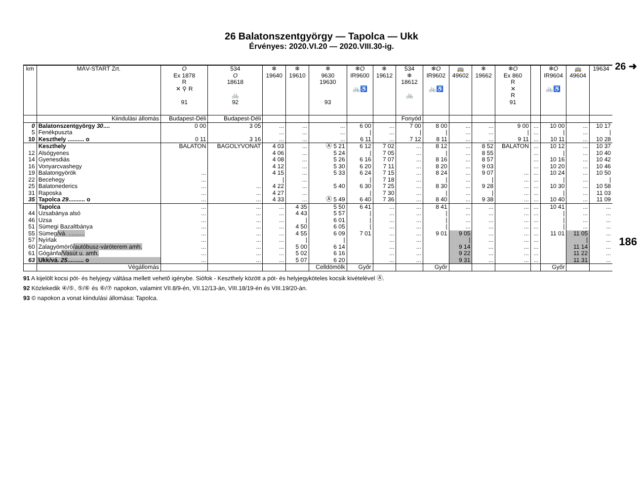26 ➜
186
26 Balatonszentgyörgy — Tapolca — Ukk
Érvényes: 2020.VI.20 — 2020.VIII.30-ig.
| km | MÁV-START Zrt. | O Ex 1878 R ✕ ⚲ R 91 | 534 O 18618 🚲 92 | ❄ 19640 | ❄ 19610 | ❄ 9630 19630 93 | ❄ O IR9600 🚲♿ | ❄ 19612 | 534 ❄ 18612 🚲 | ❄ O IR9602 🚲♿ | 🚌 49602 | ❄ 19662 | ❄ O Ex 860 R ✕ R 91 | | ❄ O IR9604 🚲♿ | 🚌 49604 | 19634 |
| --- | --- | --- | --- | --- | --- | --- | --- | --- | --- | --- | --- | --- | --- | --- | --- | --- | --- |
| | Kiindulási állomás | Budapest-Déli | Budapest-Déli | | | | | | Fonyód | | | | | | | | |
| 0 | Balatonszentgyörgy 30 .... | 0 00 | 3 05 | ... | ... | ... | 6 00 | ... | 7 00 | 8 00 | ... | ... | 9 00 | ... | 10 00 | ... | 10 17 |
| 5 | Fenékpuszta | | | ... | ... | ... | / | ... | / | / | ... | ... | / | ... | / | ... | / |
| 10 | Keszthely .......... o | 0 11 | 3 16 | ... | ... | ... | 6 11 | ... | 7 12 | 8 11 | ... | ... | 9 11 | ... | 10 11 | ... | 10 28 |
| | Keszthely | BALATON | BAGOLYVONAT | 4 03 | ... | Ⓐ 5 21 | 6 12 | 7 02 | ... | 8 12 | ... | 8 52 | BALATON | ... | 10 12 | ... | 10 37 |
| 12 | Alsógyenes | | | 4 06 | ... | 5 24 | / | 7 05 | ... | / | ... | 8 55 | | ... | / | ... | 10 40 |
| 14 | Gyenesdiás | | | 4 08 | ... | 5 26 | 6 16 | 7 07 | ... | 8 16 | ... | 8 57 | | ... | 10 16 | ... | 10 42 |
| 16 | Vonyarcvashegy | | | 4 12 | ... | 5 30 | 6 20 | 7 11 | ... | 8 20 | ... | 9 03 | | ... | 10 20 | ... | 10 46 |
| 19 | Balatongyörök | ... | | 4 15 | ... | 5 33 | 6 24 | 7 15 | ... | 8 24 | ... | 9 07 | ... | ... | 10 24 | ... | 10 50 |
| 22 | Becehegy | ... | | / | ... | | / | 7 18 | ... | / | ... | / | ... | ... | / | ... | / |
| 25 | Balatonederics | ... | ... | 4 22 | ... | 5 40 | 6 30 | 7 25 | ... | 8 30 | ... | 9 28 | ... | ... | 10 30 | ... | 10 58 |
| 31 | Raposka | ... | ... | 4 27 | ... | | / | 7 30 | ... | / | ... | / | ... | ... | / | ... | 11 03 |
| 35 | Tapolca 29 .......... o | ... | ... | 4 33 | ... | Ⓐ 5 49 | 6 40 | 7 36 | ... | 8 40 | ... | 9 38 | ... | ... | 10 40 | ... | 11 09 |
| | Tapolca | ... | ... | ... | 4 35 | 5 50 | 6 41 | ... | ... | 8 41 | ... | ... | ... | ... | 10 41 | ... | ... |
| 44 | Uzsabánya alsó | ... | ... | ... | 4 43 | 5 57 | / | ... | ... | / | ... | ... | ... | ... | / | ... | ... |
| 46 | Uzsa | ... | ... | ... | / | 6 01 | / | ... | ... | / | ... | ... | ... | ... | / | ... | ... |
| 51 | Sümegi Bazaltbánya | ... | ... | ... | 4 50 | 6 05 | / | ... | ... | / | ... | ... | ... | ... | / | ... | ... |
| 55 | Sümeg /vá. .......... | ... | ... | ... | 4 55 | 6 09 | 7 01 | ... | ... | 9 01 | 9 05 | ... | ... | ... | 11 01 | 11 05 | ... |
| 57 | Nyírlak | ... | ... | ... | / | / | | ... | ... | | / | ... | ... | ... | | / | ... |
| 60 | Zalagyömörő /autóbusz-váróterem amh. | ... | ... | ... | 5 00 | 6 14 | | ... | ... | | 9 14 | ... | ... | ... | | 11 14 | ... |
| 61 | Gógánfa /Vasút u. amh. | ... | ... | ... | 5 02 | 6 16 | | ... | ... | | 9 22 | ... | ... | ... | | 11 22 | ... |
| 63 | Ukk/vá. 25 .......... o | ... | ... | ... | 5 07 | 6 20 | | ... | ... | | 9 31 | ... | ... | ... | | 11 31 | ... |
| | Végállomás | | | | | Celldömölk | Győr | | | Győr | | | | | Győr | | |
91 A kijelölt kocsi pót- és helyjegy váltása mellett vehető igénybe. Siófok - Keszthely között a pót- és helyjegyköteles kocsik kivételével Ⓐ.
92 Közlekedik ④/⑤, ⑤/⑥ és ⑥/⑦ napokon, valamint VII.8/9-én, VII.12/13-án, VIII.18/19-én és VIII.19/20-án.
93 © napokon a vonat kiindulási állomása: Tapolca.